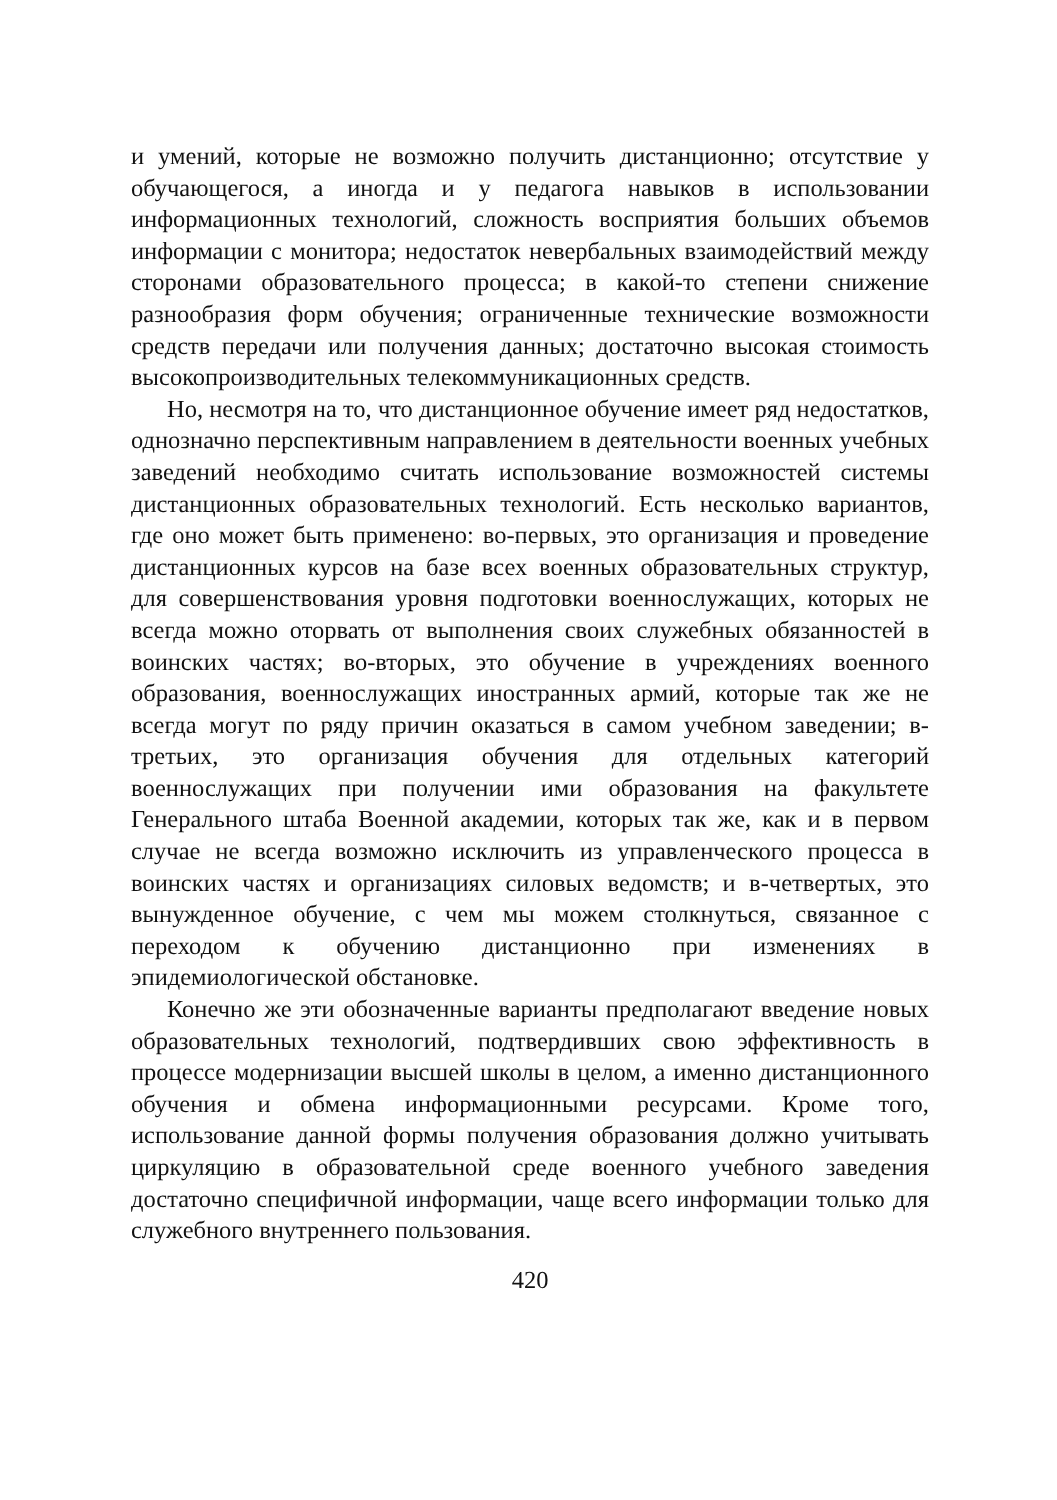и умений, которые не возможно получить дистанционно; отсутствие у обучающегося, а иногда и у педагога навыков в использовании информационных технологий, сложность восприятия больших объемов информации с монитора; недостаток невербальных взаимодействий между сторонами образовательного процесса; в какой-то степени снижение разнообразия форм обучения; ограниченные технические возможности средств передачи или получения данных; достаточно высокая стоимость высокопроизводительных телекоммуникационных средств.
Но, несмотря на то, что дистанционное обучение имеет ряд недостатков, однозначно перспективным направлением в деятельности военных учебных заведений необходимо считать использование возможностей системы дистанционных образовательных технологий. Есть несколько вариантов, где оно может быть применено: во-первых, это организация и проведение дистанционных курсов на базе всех военных образовательных структур, для совершенствования уровня подготовки военнослужащих, которых не всегда можно оторвать от выполнения своих служебных обязанностей в воинских частях; во-вторых, это обучение в учреждениях военного образования, военнослужащих иностранных армий, которые так же не всегда могут по ряду причин оказаться в самом учебном заведении; в-третьих, это организация обучения для отдельных категорий военнослужащих при получении ими образования на факультете Генерального штаба Военной академии, которых так же, как и в первом случае не всегда возможно исключить из управленческого процесса в воинских частях и организациях силовых ведомств; и в-четвертых, это вынужденное обучение, с чем мы можем столкнуться, связанное с переходом к обучению дистанционно при изменениях в эпидемиологической обстановке.
Конечно же эти обозначенные варианты предполагают введение новых образовательных технологий, подтвердивших свою эффективность в процессе модернизации высшей школы в целом, а именно дистанционного обучения и обмена информационными ресурсами. Кроме того, использование данной формы получения образования должно учитывать циркуляцию в образовательной среде военного учебного заведения достаточно специфичной информации, чаще всего информации только для служебного внутреннего пользования.
420